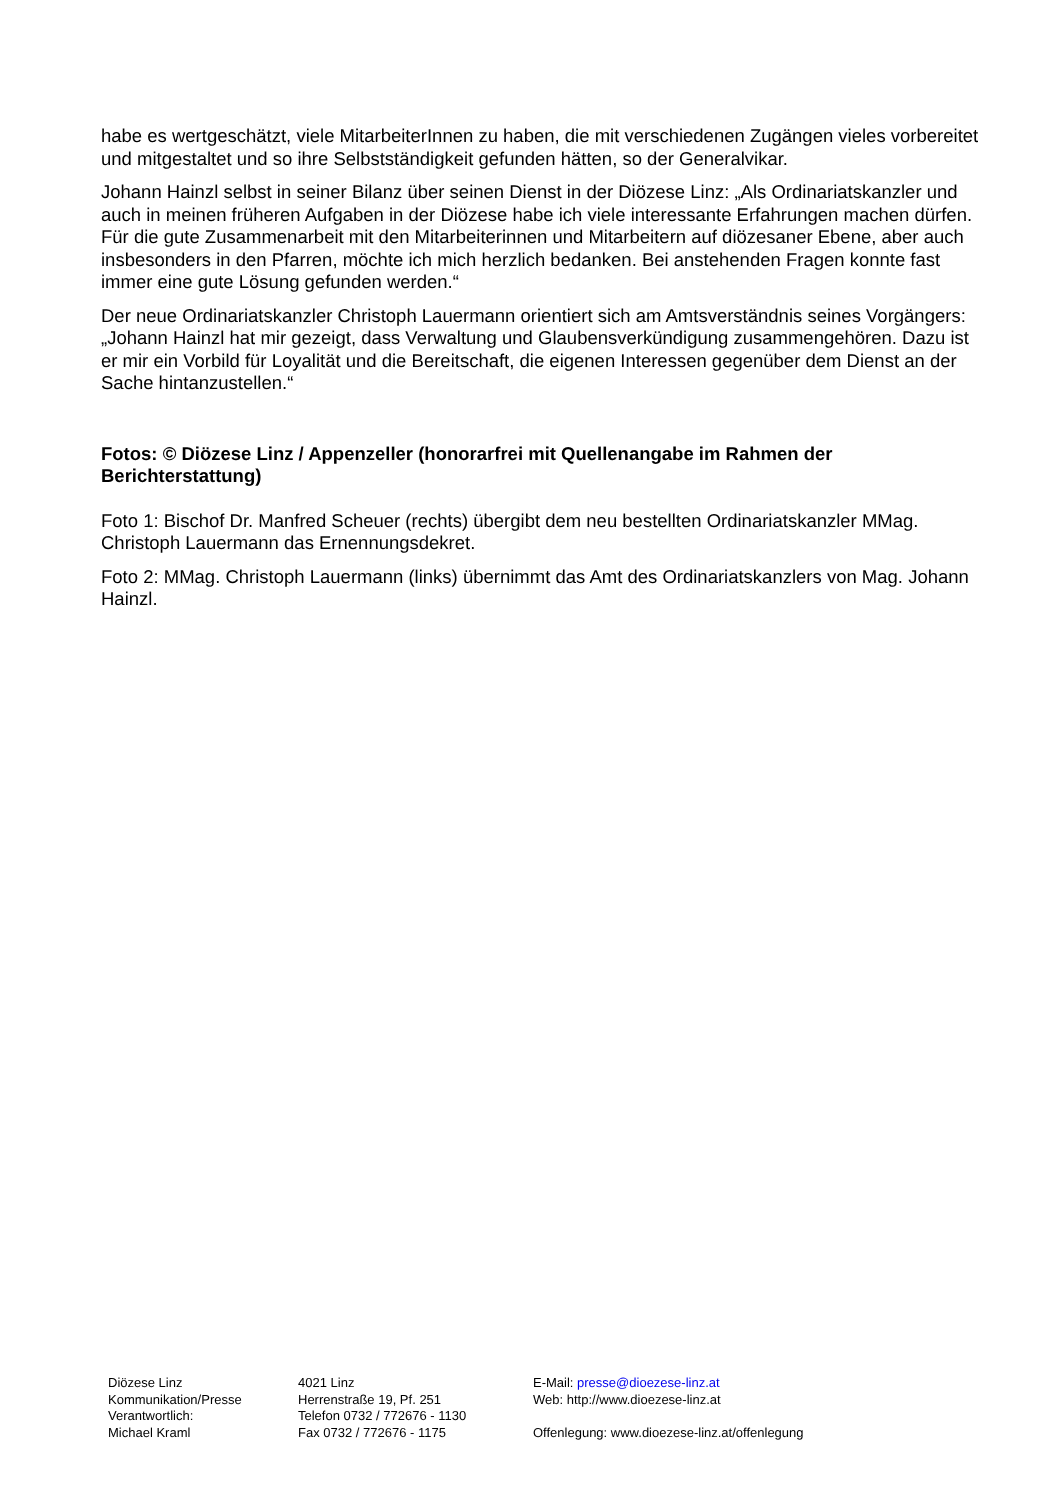habe es wertgeschätzt, viele MitarbeiterInnen zu haben, die mit verschiedenen Zugängen vieles vorbereitet und mitgestaltet und so ihre Selbstständigkeit gefunden hätten, so der Generalvikar.
Johann Hainzl selbst in seiner Bilanz über seinen Dienst in der Diözese Linz: „Als Ordinariatskanzler und auch in meinen früheren Aufgaben in der Diözese habe ich viele interessante Erfahrungen machen dürfen. Für die gute Zusammenarbeit mit den Mitarbeiterinnen und Mitarbeitern auf diözesaner Ebene, aber auch insbesonders in den Pfarren, möchte ich mich herzlich bedanken. Bei anstehenden Fragen konnte fast immer eine gute Lösung gefunden werden.“
Der neue Ordinariatskanzler Christoph Lauermann orientiert sich am Amtsverständnis seines Vorgängers: „Johann Hainzl hat mir gezeigt, dass Verwaltung und Glaubensverkündigung zusammengehören. Dazu ist er mir ein Vorbild für Loyalität und die Bereitschaft, die eigenen Interessen gegenüber dem Dienst an der Sache hintanzustellen.“
Fotos: © Diözese Linz / Appenzeller (honorarfrei mit Quellenangabe im Rahmen der Berichterstattung)
Foto 1: Bischof Dr. Manfred Scheuer (rechts) übergibt dem neu bestellten Ordinariatskanzler MMag. Christoph Lauermann das Ernennungsdekret.
Foto 2: MMag. Christoph Lauermann (links) übernimmt das Amt des Ordinariatskanzlers von Mag. Johann Hainzl.
Diözese Linz
Kommunikation/Presse
Verantwortlich:
Michael Kraml
4021 Linz
Herrenstraße 19, Pf. 251
Telefon 0732 / 772676 - 1130
Fax 0732 / 772676 - 1175
E-Mail: presse@dioezese-linz.at
Web: http://www.dioezese-linz.at
Offenlegung: www.dioezese-linz.at/offenlegung